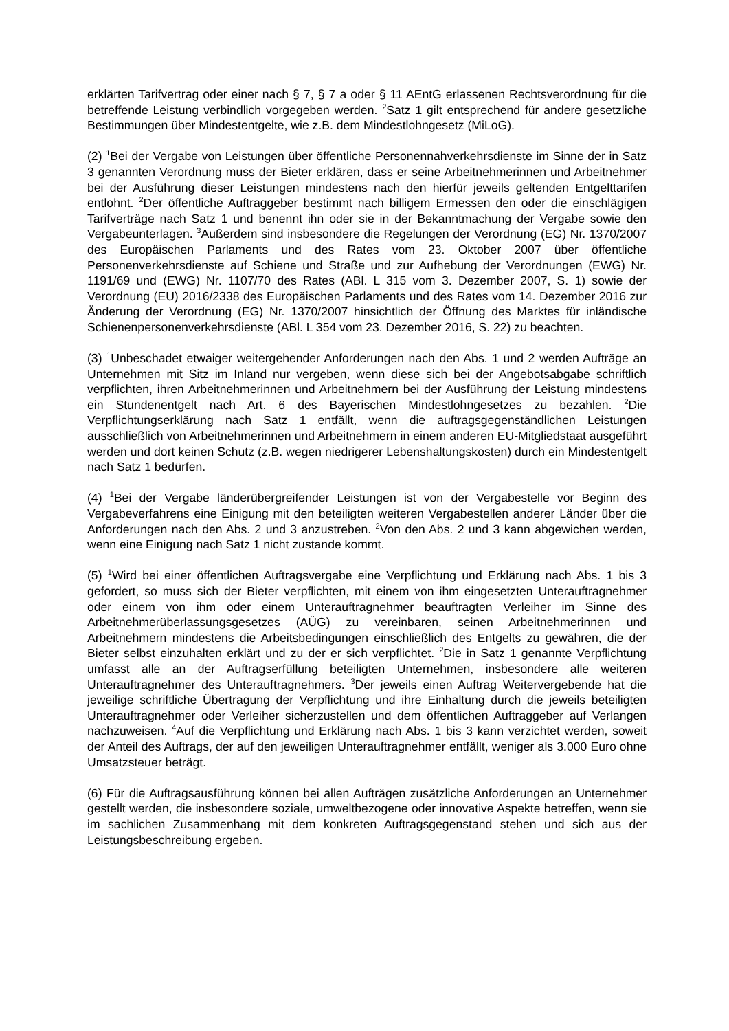erklärten Tarifvertrag oder einer nach § 7, § 7 a oder § 11 AEntG erlassenen Rechtsverordnung für die betreffende Leistung verbindlich vorgegeben werden. <sup>2</sup>Satz 1 gilt entsprechend für andere gesetzliche Bestimmungen über Mindestentgelte, wie z.B. dem Mindestlohngesetz (MiLoG).
(2) <sup>1</sup>Bei der Vergabe von Leistungen über öffentliche Personennahverkehrsdienste im Sinne der in Satz 3 genannten Verordnung muss der Bieter erklären, dass er seine Arbeitnehmerinnen und Arbeitnehmer bei der Ausführung dieser Leistungen mindestens nach den hierfür jeweils geltenden Entgelttarifen entlohnt. <sup>2</sup>Der öffentliche Auftraggeber bestimmt nach billigem Ermessen den oder die einschlägigen Tarifverträge nach Satz 1 und benennt ihn oder sie in der Bekanntmachung der Vergabe sowie den Vergabeunterlagen. <sup>3</sup>Außerdem sind insbesondere die Regelungen der Verordnung (EG) Nr. 1370/2007 des Europäischen Parlaments und des Rates vom 23. Oktober 2007 über öffentliche Personenverkehrsdienste auf Schiene und Straße und zur Aufhebung der Verordnungen (EWG) Nr. 1191/69 und (EWG) Nr. 1107/70 des Rates (ABl. L 315 vom 3. Dezember 2007, S. 1) sowie der Verordnung (EU) 2016/2338 des Europäischen Parlaments und des Rates vom 14. Dezember 2016 zur Änderung der Verordnung (EG) Nr. 1370/2007 hinsichtlich der Öffnung des Marktes für inländische Schienenpersonenverkehrsdienste (ABl. L 354 vom 23. Dezember 2016, S. 22) zu beachten.
(3) <sup>1</sup>Unbeschadet etwaiger weitergehender Anforderungen nach den Abs. 1 und 2 werden Aufträge an Unternehmen mit Sitz im Inland nur vergeben, wenn diese sich bei der Angebotsabgabe schriftlich verpflichten, ihren Arbeitnehmerinnen und Arbeitnehmern bei der Ausführung der Leistung mindestens ein Stundenentgelt nach Art. 6 des Bayerischen Mindestlohngesetzes zu bezahlen. <sup>2</sup>Die Verpflichtungserklärung nach Satz 1 entfällt, wenn die auftragsgegenständlichen Leistungen ausschließlich von Arbeitnehmerinnen und Arbeitnehmern in einem anderen EU-Mitgliedstaat ausgeführt werden und dort keinen Schutz (z.B. wegen niedrigerer Lebenshaltungskosten) durch ein Mindestentgelt nach Satz 1 bedürfen.
(4) <sup>1</sup>Bei der Vergabe länderübergreifender Leistungen ist von der Vergabestelle vor Beginn des Vergabeverfahrens eine Einigung mit den beteiligten weiteren Vergabestellen anderer Länder über die Anforderungen nach den Abs. 2 und 3 anzustreben. <sup>2</sup>Von den Abs. 2 und 3 kann abgewichen werden, wenn eine Einigung nach Satz 1 nicht zustande kommt.
(5) <sup>1</sup>Wird bei einer öffentlichen Auftragsvergabe eine Verpflichtung und Erklärung nach Abs. 1 bis 3 gefordert, so muss sich der Bieter verpflichten, mit einem von ihm eingesetzten Unterauftragnehmer oder einem von ihm oder einem Unterauftragnehmer beauftragten Verleiher im Sinne des Arbeitnehmerüberlassungsgesetzes (AÜG) zu vereinbaren, seinen Arbeitnehmerinnen und Arbeitnehmern mindestens die Arbeitsbedingungen einschließlich des Entgelts zu gewähren, die der Bieter selbst einzuhalten erklärt und zu der er sich verpflichtet. <sup>2</sup>Die in Satz 1 genannte Verpflichtung umfasst alle an der Auftragserfüllung beteiligten Unternehmen, insbesondere alle weiteren Unterauftragnehmer des Unterauftragnehmers. <sup>3</sup>Der jeweils einen Auftrag Weitervergebende hat die jeweilige schriftliche Übertragung der Verpflichtung und ihre Einhaltung durch die jeweils beteiligten Unterauftragnehmer oder Verleiher sicherzustellen und dem öffentlichen Auftraggeber auf Verlangen nachzuweisen. <sup>4</sup>Auf die Verpflichtung und Erklärung nach Abs. 1 bis 3 kann verzichtet werden, soweit der Anteil des Auftrags, der auf den jeweiligen Unterauftragnehmer entfällt, weniger als 3.000 Euro ohne Umsatzsteuer beträgt.
(6) Für die Auftragsausführung können bei allen Aufträgen zusätzliche Anforderungen an Unternehmer gestellt werden, die insbesondere soziale, umweltbezogene oder innovative Aspekte betreffen, wenn sie im sachlichen Zusammenhang mit dem konkreten Auftragsgegenstand stehen und sich aus der Leistungsbeschreibung ergeben.